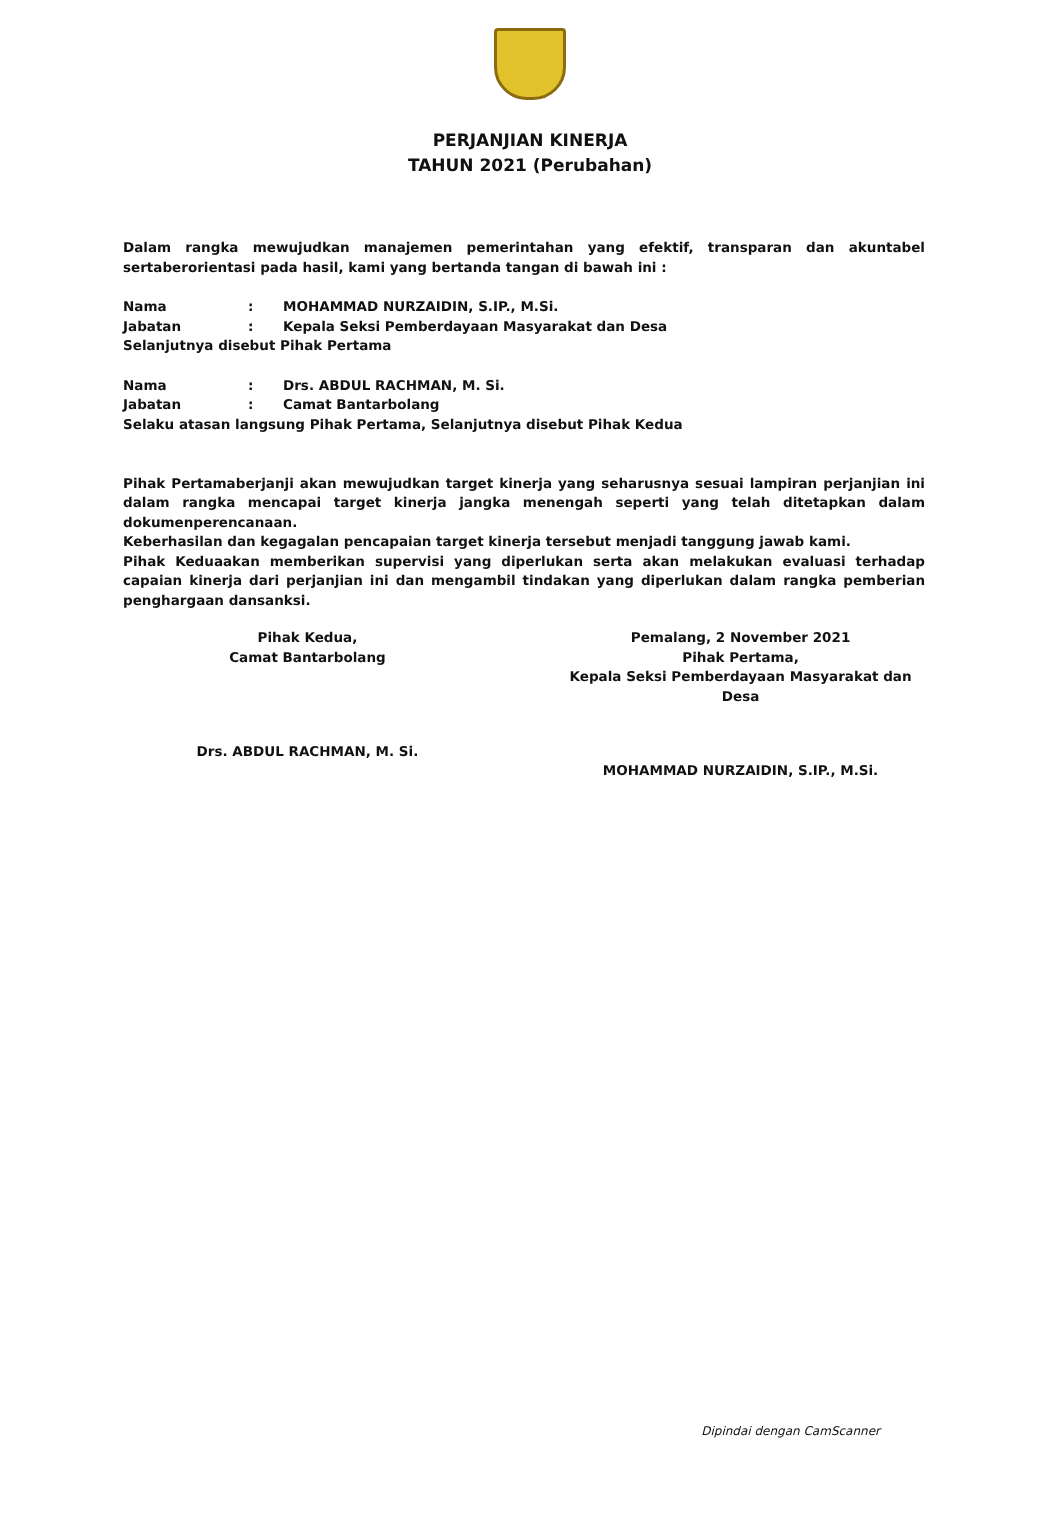PERJANJIAN KINERJA
TAHUN 2021 (Perubahan)
Dalam rangka mewujudkan manajemen pemerintahan yang efektif, transparan dan akuntabel sertaberorientasi pada hasil, kami yang bertanda tangan di bawah ini :
Nama: MOHAMMAD NURZAIDIN, S.IP., M.Si.
Jabatan: Kepala Seksi Pemberdayaan Masyarakat dan Desa
Selanjutnya disebut Pihak Pertama
Nama: Drs. ABDUL RACHMAN, M. Si.
Jabatan: Camat Bantarbolang
Selaku atasan langsung Pihak Pertama, Selanjutnya disebut Pihak Kedua
Pihak Pertamaberjanji akan mewujudkan target kinerja yang seharusnya sesuai lampiran perjanjian ini dalam rangka mencapai target kinerja jangka menengah seperti yang telah ditetapkan dalam dokumenperencanaan.
Keberhasilan dan kegagalan pencapaian target kinerja tersebut menjadi tanggung jawab kami.
Pihak Keduaakan memberikan supervisi yang diperlukan serta akan melakukan evaluasi terhadap capaian kinerja dari perjanjian ini dan mengambil tindakan yang diperlukan dalam rangka pemberian penghargaan dansanksi.
Pihak Kedua,
Camat Bantarbolang
Drs. ABDUL RACHMAN, M. Si.
Pemalang, 2 November 2021
Pihak Pertama,
Kepala Seksi Pemberdayaan Masyarakat dan Desa
MOHAMMAD NURZAIDIN, S.IP., M.Si.
Dipindai dengan CamScanner